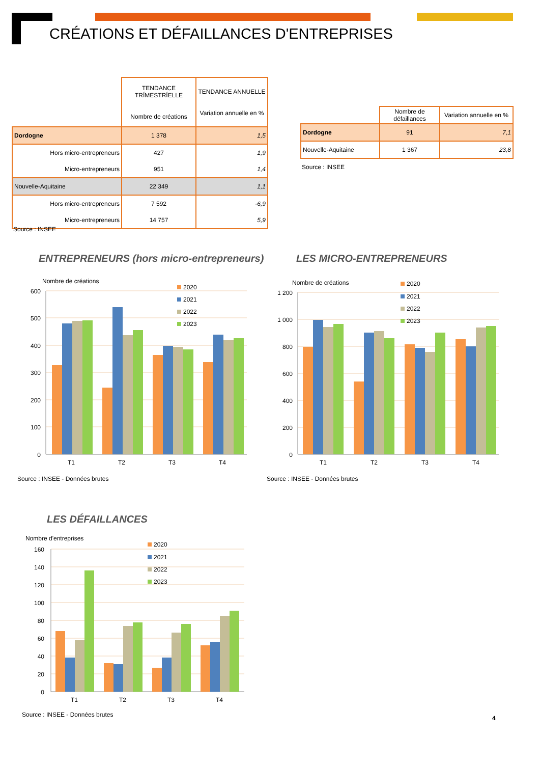CRÉATIONS ET DÉFAILLANCES D'ENTREPRISES
| | TENDANCE TRÍMESTRÍELLE Nombre de créations | TENDANCE ANNUELLE Variation annuelle en % |
| Dordogne | 1 378 | 1,5 |
| Hors micro-entrepreneurs | 427 | 1,9 |
| Micro-entrepreneurs | 951 | 1,4 |
| Nouvelle-Aquitaine | 22 349 | 1,1 |
| Hors micro-entrepreneurs | 7 592 | -6,9 |
| Micro-entrepreneurs | 14 757 | 5,9 |
Source : INSEE
| | Nombre de défaillances | Variation annuelle en % |
| Dordogne | 91 | 7,1 |
| Nouvelle-Aquitaine | 1 367 | 23,8 |
Source : INSEE
ENTREPRENEURS (hors micro-entrepreneurs)
LES MICRO-ENTREPRENEURS
Nombre de créations
600
500
400
300
200
100
0
T1
T2
T3
T4
2020
2021
2022
2023
Source : INSEE - Données brutes
Nombre de créations
1 200
1 000
800
600
400
200
0
T1
T2
T3
T4
2020
2021
2022
2023
Source : INSEE - Données brutes
LES DÉFAILLANCES
Nombre d'entreprises
160
140
120
100
80
60
40
20
0
T1
T2
T3
T4
2020
2021
2022
2023
Source : INSEE - Données brutes
4